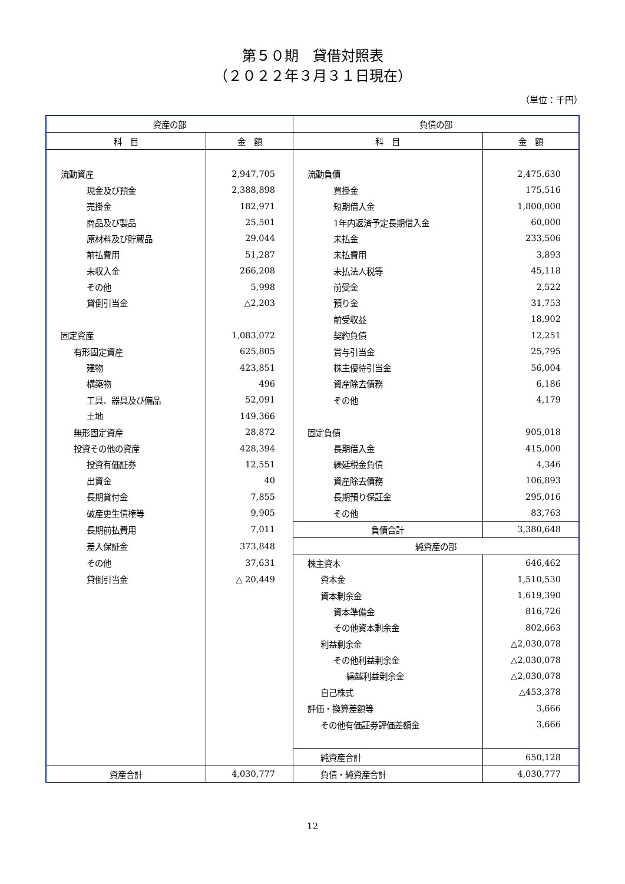第５０期　貸借対照表
（２０２２年３月３１日現在）
（単位：千円）
| 資産の部 | | 負債の部 | |
| --- | --- | --- | --- |
| 科 目 | 金 額 | 科 目 | 金 額 |
| 流動資産 | 2,947,705 | 流動負債 | 2,475,630 |
| 現金及び預金 | 2,388,898 | 買掛金 | 175,516 |
| 売掛金 | 182,971 | 短期借入金 | 1,800,000 |
| 商品及び製品 | 25,501 | 1年内返済予定長期借入金 | 60,000 |
| 原材料及び貯蔵品 | 29,044 | 未払金 | 233,506 |
| 前払費用 | 51,287 | 未払費用 | 3,893 |
| 未収入金 | 266,208 | 未払法人税等 | 45,118 |
| その他 | 5,998 | 前受金 | 2,522 |
| 貸倒引当金 | △2,203 | 預り金 | 31,753 |
| | | 前受収益 | 18,902 |
| 固定資産 | 1,083,072 | 契約負債 | 12,251 |
| 有形固定資産 | 625,805 | 賞与引当金 | 25,795 |
| 建物 | 423,851 | 株主優待引当金 | 56,004 |
| 構築物 | 496 | 資産除去債務 | 6,186 |
| 工具、器具及び備品 | 52,091 | その他 | 4,179 |
| 土地 | 149,366 | | |
| 無形固定資産 | 28,872 | 固定負債 | 905,018 |
| 投資その他の資産 | 428,394 | 長期借入金 | 415,000 |
| 投資有価証券 | 12,551 | 繰延税金負債 | 4,346 |
| 出資金 | 40 | 資産除去債務 | 106,893 |
| 長期貸付金 | 7,855 | 長期預り保証金 | 295,016 |
| 破産更生債権等 | 9,905 | その他 | 83,763 |
| 長期前払費用 | 7,011 | 負債合計 | 3,380,648 |
| 差入保証金 | 373,848 | 純資産の部 | |
| その他 | 37,631 | 株主資本 | 646,462 |
| 貸倒引当金 | △ 20,449 | 資本金 | 1,510,530 |
| | | 資本剰余金 | 1,619,390 |
| | | 資本準備金 | 816,726 |
| | | その他資本剰余金 | 802,663 |
| | | 利益剰余金 | △2,030,078 |
| | | その他利益剰余金 | △2,030,078 |
| | | 繰越利益剰余金 | △2,030,078 |
| | | 自己株式 | △453,378 |
| | | 評価・換算差額等 | 3,666 |
| | | その他有価証券評価差額金 | 3,666 |
| | | 純資産合計 | 650,128 |
| 資産合計 | 4,030,777 | 負債・純資産合計 | 4,030,777 |
12